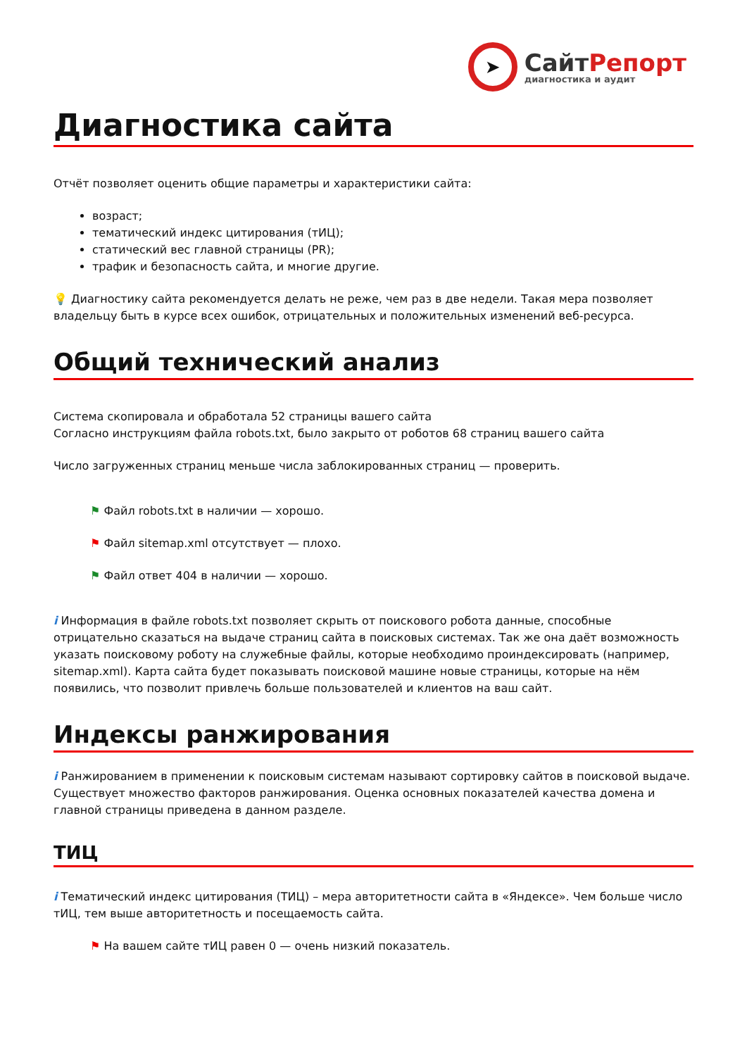➤
СайтРепорт
диагностика и аудит
Диагностика сайта
Отчёт позволяет оценить общие параметры и характеристики сайта:
возраст;
тематический индекс цитирования (тИЦ);
статический вес главной страницы (PR);
трафик и безопасность сайта, и многие другие.
💡 Диагностику сайта рекомендуется делать не реже, чем раз в две недели. Такая мера позволяет владельцу быть в курсе всех ошибок, отрицательных и положительных изменений веб-ресурса.
Общий технический анализ
Система скопировала и обработала 52 страницы вашего сайта
Согласно инструкциям файла robots.txt, было закрыто от роботов 68 страниц вашего сайта
Число загруженных страниц меньше числа заблокированных страниц — проверить.
⚑ Файл robots.txt в наличии — хорошо.
⚑ Файл sitemap.xml отсутствует — плохо.
⚑ Файл ответ 404 в наличии — хорошо.
i Информация в файле robots.txt позволяет скрыть от поискового робота данные, способные отрицательно сказаться на выдаче страниц сайта в поисковых системах. Так же она даёт возможность указать поисковому роботу на служебные файлы, которые необходимо проиндексировать (например, sitemap.xml). Карта сайта будет показывать поисковой машине новые страницы, которые на нём появились, что позволит привлечь больше пользователей и клиентов на ваш сайт.
Индексы ранжирования
i Ранжированием в применении к поисковым системам называют сортировку сайтов в поисковой выдаче. Существует множество факторов ранжирования. Оценка основных показателей качества домена и главной страницы приведена в данном разделе.
ТИЦ
i Тематический индекс цитирования (ТИЦ) – мера авторитетности сайта в «Яндексе». Чем больше число тИЦ, тем выше авторитетность и посещаемость сайта.
⚑ На вашем сайте тИЦ равен 0 — очень низкий показатель.